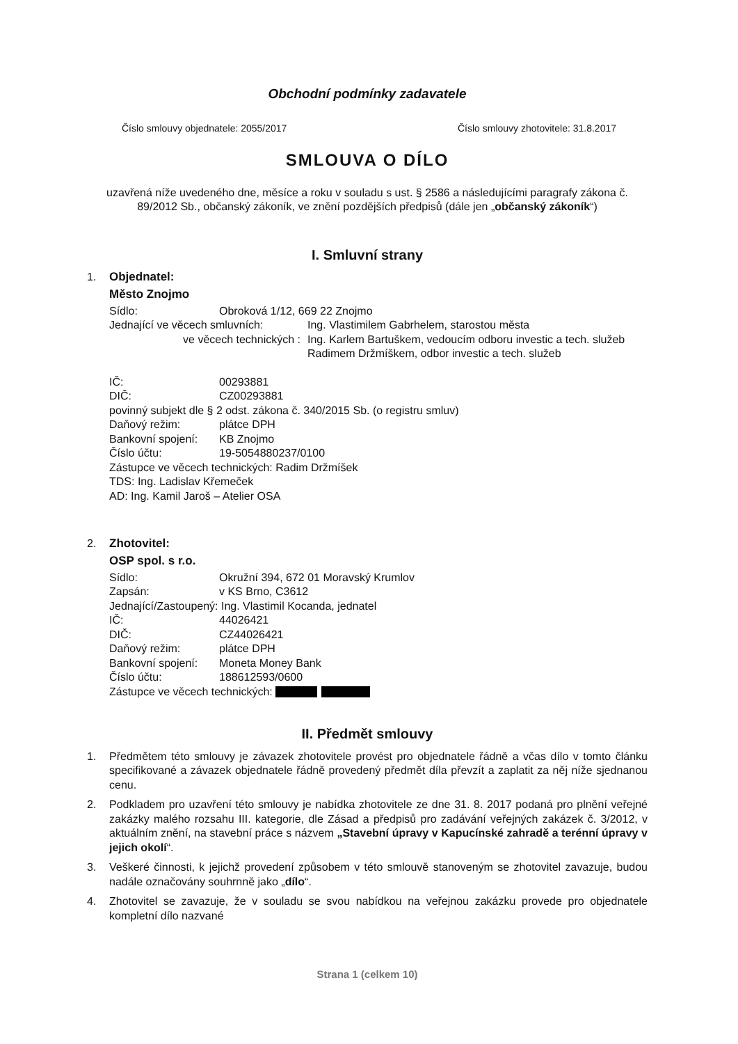Obchodní podmínky zadavatele
Číslo smlouvy objednatele: 2055/2017 Číslo smlouvy zhotovitele: 31.8.2017
SMLOUVA O DÍLO
uzavřená níže uvedeného dne, měsíce a roku v souladu s ust. § 2586 a následujícími paragrafy zákona č. 89/2012 Sb., občanský zákoník, ve znění pozdějších předpisů (dále jen „občanský zákoník“)
I. Smluvní strany
1. Objednatel:
Město Znojmo
Sídlo: Obroková 1/12, 669 22 Znojmo
Jednající ve věcech smluvních: Ing. Vlastimilem Gabrhelem, starostou města
ve věcech technických : Ing. Karlem Bartuškem, vedoucím odboru investic a tech. služeb
Radimem Držmíškem, odbor investic a tech. služeb
IČ: 00293881
DIČ: CZ00293881
povinný subjekt dle § 2 odst. zákona č. 340/2015 Sb. (o registru smluv)
Daňový režim: plátce DPH
Bankovní spojení: KB Znojmo
Číslo účtu: 19-5054880237/0100
Zástupce ve věcech technických: Radim Držmíšek
TDS: Ing. Ladislav Křemeček
AD: Ing. Kamil Jaroš – Atelier OSA
2. Zhotovitel:
OSP spol. s r.o.
Sídlo: Okružní 394, 672 01 Moravský Krumlov
Zapsán: v KS Brno, C3612
Jednající/Zastoupený: Ing. Vlastimil Kocanda, jednatel
IČ: 44026421
DIČ: CZ44026421
Daňový režim: plátce DPH
Bankovní spojení: Moneta Money Bank
Číslo účtu: 188612593/0600
Zástupce ve věcech technických:
II. Předmět smlouvy
1. Předmětem této smlouvy je závazek zhotovitele provést pro objednatele řádně a včas dílo v tomto článku specifikované a závazek objednatele řádně provedený předmět díla převzít a zaplatit za něj níže sjednanou cenu.
2. Podkladem pro uzavření této smlouvy je nabídka zhotovitele ze dne 31. 8. 2017 podaná pro plnění veřejné zakázky malého rozsahu III. kategorie, dle Zásad a předpisů pro zadávání veřejných zakázek č. 3/2012, v aktuálním znění, na stavební práce s názvem „Stavební úpravy v Kapucínské zahradě a terénní úpravy v jejich okolí“.
3. Veškeré činnosti, k jejichž provedení způsobem v této smlouvě stanoveným se zhotovitel zavazuje, budou nadále označovány souhrnně jako „dílo“.
4. Zhotovitel se zavazuje, že v souladu se svou nabídkou na veřejnou zakázku provede pro objednatele kompletní dílo nazvané
Strana 1 (celkem 10)